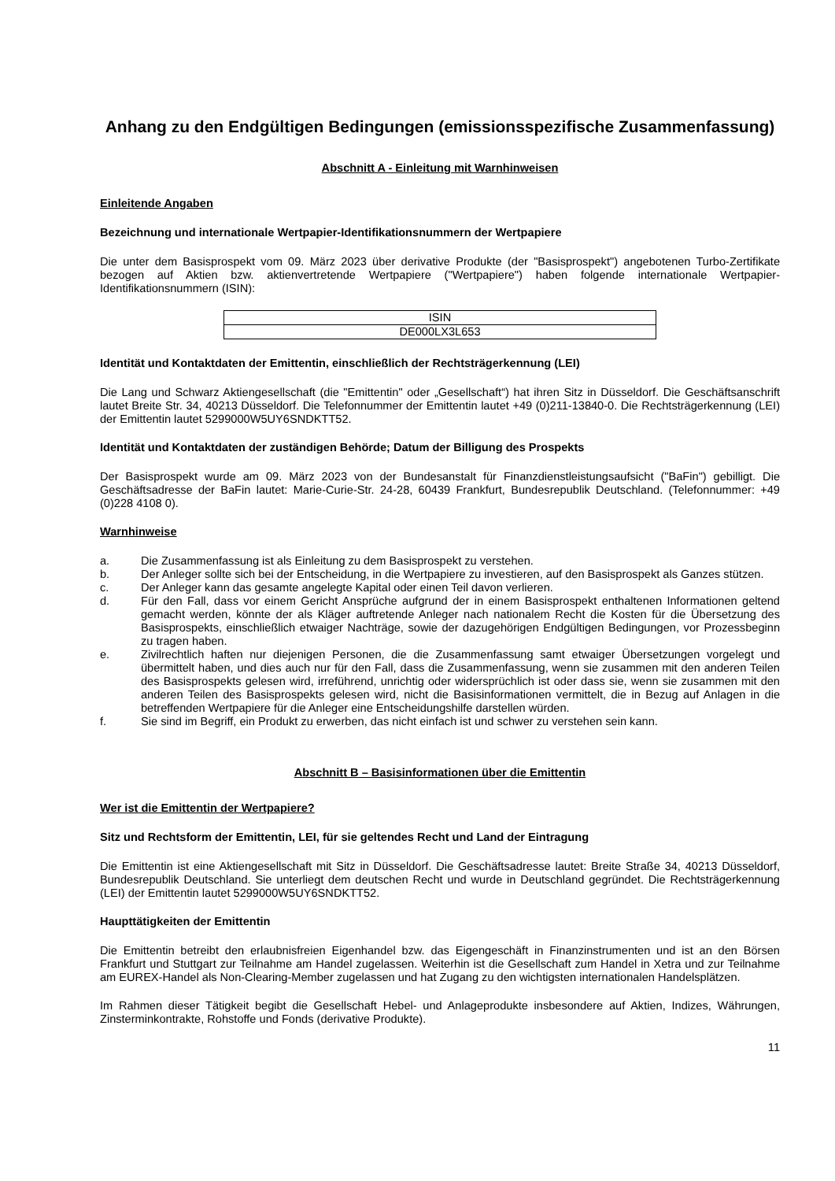Anhang zu den Endgültigen Bedingungen (emissionsspezifische Zusammenfassung)
Abschnitt A - Einleitung mit Warnhinweisen
Einleitende Angaben
Bezeichnung und internationale Wertpapier-Identifikationsnummern der Wertpapiere
Die unter dem Basisprospekt vom 09. März 2023 über derivative Produkte (der "Basisprospekt") angebotenen Turbo-Zertifikate bezogen auf Aktien bzw. aktienvertretende Wertpapiere ("Wertpapiere") haben folgende internationale Wertpapier-Identifikationsnummern (ISIN):
| ISIN |
| --- |
| DE000LX3L653 |
Identität und Kontaktdaten der Emittentin, einschließlich der Rechtsträgerkennung (LEI)
Die Lang und Schwarz Aktiengesellschaft (die "Emittentin" oder „Gesellschaft“) hat ihren Sitz in Düsseldorf. Die Geschäftsanschrift lautet Breite Str. 34, 40213 Düsseldorf. Die Telefonnummer der Emittentin lautet +49 (0)211-13840-0. Die Rechtsträgerkennung (LEI) der Emittentin lautet 5299000W5UY6SNDKTT52.
Identität und Kontaktdaten der zuständigen Behörde; Datum der Billigung des Prospekts
Der Basisprospekt wurde am 09. März 2023 von der Bundesanstalt für Finanzdienstleistungsaufsicht ("BaFin") gebilligt. Die Geschäftsadresse der BaFin lautet: Marie-Curie-Str. 24-28, 60439 Frankfurt, Bundesrepublik Deutschland. (Telefonnummer: +49 (0)228 4108 0).
Warnhinweise
a. Die Zusammenfassung ist als Einleitung zu dem Basisprospekt zu verstehen.
b. Der Anleger sollte sich bei der Entscheidung, in die Wertpapiere zu investieren, auf den Basisprospekt als Ganzes stützen.
c. Der Anleger kann das gesamte angelegte Kapital oder einen Teil davon verlieren.
d. Für den Fall, dass vor einem Gericht Ansprüche aufgrund der in einem Basisprospekt enthaltenen Informationen geltend gemacht werden, könnte der als Kläger auftretende Anleger nach nationalem Recht die Kosten für die Übersetzung des Basisprospekts, einschließlich etwaiger Nachträge, sowie der dazugehörigen Endgültigen Bedingungen, vor Prozessbeginn zu tragen haben.
e. Zivilrechtlich haften nur diejenigen Personen, die die Zusammenfassung samt etwaiger Übersetzungen vorgelegt und übermittelt haben, und dies auch nur für den Fall, dass die Zusammenfassung, wenn sie zusammen mit den anderen Teilen des Basisprospekts gelesen wird, irreführend, unrichtig oder widersprüchlich ist oder dass sie, wenn sie zusammen mit den anderen Teilen des Basisprospekts gelesen wird, nicht die Basisinformationen vermittelt, die in Bezug auf Anlagen in die betreffenden Wertpapiere für die Anleger eine Entscheidungshilfe darstellen würden.
f. Sie sind im Begriff, ein Produkt zu erwerben, das nicht einfach ist und schwer zu verstehen sein kann.
Abschnitt B – Basisinformationen über die Emittentin
Wer ist die Emittentin der Wertpapiere?
Sitz und Rechtsform der Emittentin, LEI, für sie geltendes Recht und Land der Eintragung
Die Emittentin ist eine Aktiengesellschaft mit Sitz in Düsseldorf. Die Geschäftsadresse lautet: Breite Straße 34, 40213 Düsseldorf, Bundesrepublik Deutschland. Sie unterliegt dem deutschen Recht und wurde in Deutschland gegründet. Die Rechtsträgerkennung (LEI) der Emittentin lautet 5299000W5UY6SNDKTT52.
Haupttätigkeiten der Emittentin
Die Emittentin betreibt den erlaubnisfreien Eigenhandel bzw. das Eigengeschäft in Finanzinstrumenten und ist an den Börsen Frankfurt und Stuttgart zur Teilnahme am Handel zugelassen. Weiterhin ist die Gesellschaft zum Handel in Xetra und zur Teilnahme am EUREX-Handel als Non-Clearing-Member zugelassen und hat Zugang zu den wichtigsten internationalen Handelsplätzen.
Im Rahmen dieser Tätigkeit begibt die Gesellschaft Hebel- und Anlageprodukte insbesondere auf Aktien, Indizes, Währungen, Zinsterminkontrakte, Rohstoffe und Fonds (derivative Produkte).
11